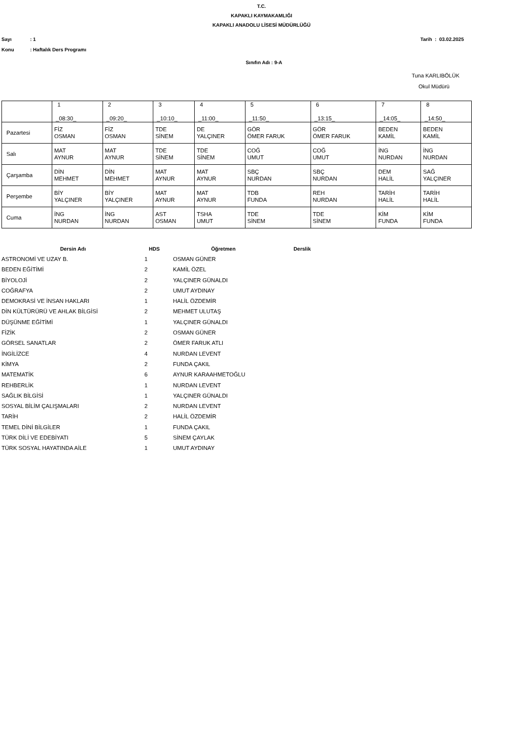T.C.
KAPAKLI KAYMAKAMLIĞI
KAPAKLI ANADOLU LİSESİ MÜDÜRLÜĞÜ
Sayı: 1 Tarih : 03.02.2025
Konu: Haftalık Ders Programı
Sınıfın Adı : 9-A
Tuna KARLIBÖLÜK
Okul Müdürü
| | 1 _08:30_ | 2 _09:20_ | 3 _10:10_ | 4 _11:00_ | 5 _11:50_ | 6 _13:15_ | 7 _14:05_ | 8 _14:50_ |
| Pazartesi | FİZ OSMAN | FİZ OSMAN | TDE SİNEM | DE YALÇINER | GÖR ÖMER FARUK | GÖR ÖMER FARUK | BEDEN KAMİL | BEDEN KAMİL |
| Salı | MAT AYNUR | MAT AYNUR | TDE SİNEM | TDE SİNEM | COĞ UMUT | COĞ UMUT | İNG NURDAN | İNG NURDAN |
| Çarşamba | DİN MEHMET | DİN MEHMET | MAT AYNUR | MAT AYNUR | SBÇ NURDAN | SBÇ NURDAN | DEM HALİL | SAĞ YALÇINER |
| Perşembe | BİY YALÇINER | BİY YALÇINER | MAT AYNUR | MAT AYNUR | TDB FUNDA | REH NURDAN | TARİH HALİL | TARİH HALİL |
| Cuma | İNG NURDAN | İNG NURDAN | AST OSMAN | TSHA UMUT | TDE SİNEM | TDE SİNEM | KİM FUNDA | KİM FUNDA |
| Dersin Adı | HDS | Öğretmen | Derslik |
| --- | --- | --- | --- |
| ASTRONOMİ VE UZAY B. | 1 | OSMAN GÜNER | |
| BEDEN EĞİTİMİ | 2 | KAMİL ÖZEL | |
| BİYOLOJİ | 2 | YALÇINER GÜNALDI | |
| COĞRAFYA | 2 | UMUT AYDINAY | |
| DEMOKRASİ VE İNSAN HAKLARI | 1 | HALİL ÖZDEMİR | |
| DİN KÜLTÜRÜRÜ VE AHLAK BİLGİSİ | 2 | MEHMET ULUTAŞ | |
| DÜŞÜNME EĞİTİMİ | 1 | YALÇINER GÜNALDI | |
| FİZİK | 2 | OSMAN GÜNER | |
| GÖRSEL SANATLAR | 2 | ÖMER FARUK ATLI | |
| İNGİLİZCE | 4 | NURDAN LEVENT | |
| KİMYA | 2 | FUNDA ÇAKIL | |
| MATEMATİK | 6 | AYNUR KARAAHMETOĞLU | |
| REHBERLİK | 1 | NURDAN LEVENT | |
| SAĞLIK BİLGİSİ | 1 | YALÇINER GÜNALDI | |
| SOSYAL BİLİM ÇALIŞMALARI | 2 | NURDAN LEVENT | |
| TARİH | 2 | HALİL ÖZDEMİR | |
| TEMEL DİNİ BİLGİLER | 1 | FUNDA ÇAKIL | |
| TÜRK DİLİ VE EDEBİYATI | 5 | SİNEM ÇAYLAK | |
| TÜRK SOSYAL HAYATINDA AİLE | 1 | UMUT AYDINAY | |